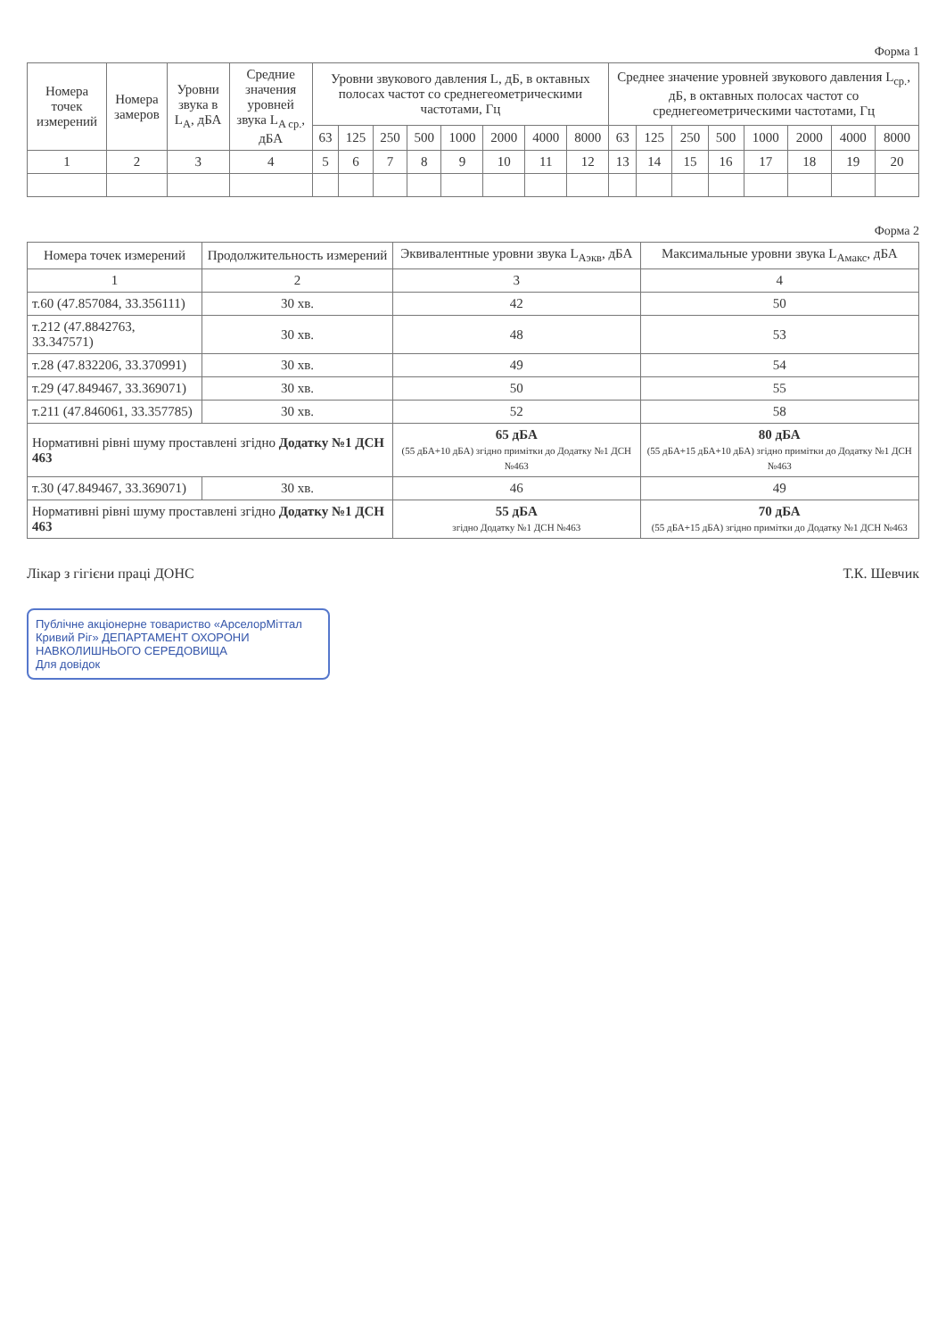Форма 1
| Номера точек измерений | Номера замеров | Уровни звука в L<sub>A</sub>, дБА | Средние значения уровней звука L<sub>A ср.</sub>, дБА | Уровни звукового давления L, дБ, в октавных полосах частот со среднегеометрическими частотами, Гц | | | | | | | | Среднее значение уровней звукового давления L<sub>ср.</sub>, дБ, в октавных полосах частот со среднегеометрическими частотами, Гц | | | | | | | |
| --- | --- | --- | --- | --- | --- | --- | --- | --- | --- | --- | --- | --- | --- | --- | --- | --- | --- | --- | --- |
| | | | | 63 | 125 | 250 | 500 | 1000 | 2000 | 4000 | 8000 | 63 | 125 | 250 | 500 | 1000 | 2000 | 4000 | 8000 |
| 1 | 2 | 3 | 4 | 5 | 6 | 7 | 8 | 9 | 10 | 11 | 12 | 13 | 14 | 15 | 16 | 17 | 18 | 19 | 20 |
Форма 2
| Номера точек измерений | Продолжительность измерений | Эквивалентные уровни звука L<sub>Аэкв</sub>, дБА | Максимальные уровни звука L<sub>Амакс</sub>, дБА |
| --- | --- | --- | --- |
| 1 | 2 | 3 | 4 |
| т.60 (47.857084, 33.356111) | 30 хв. | 42 | 50 |
| т.212 (47.8842763, 33.347571) | 30 хв. | 48 | 53 |
| т.28 (47.832206, 33.370991) | 30 хв. | 49 | 54 |
| т.29 (47.849467, 33.369071) | 30 хв. | 50 | 55 |
| т.211 (47.846061, 33.357785) | 30 хв. | 52 | 58 |
| Нормативні рівні шуму проставлені згідно Додатку №1 ДСН 463 | | 65 дБА (55 дБА+10 дБА) згідно примітки до Додатку №1 ДСН №463 | 80 дБА (55 дБА+15 дБА+10 дБА) згідно примітки до Додатку №1 ДСН №463 |
| т.30 (47.849467, 33.369071) | 30 хв. | 46 | 49 |
| Нормативні рівні шуму проставлені згідно Додатку №1 ДСН 463 | | 55 дБА згідно Додатку №1 ДСН №463 | 70 дБА (55 дБА+15 дБА) згідно примітки до Додатку №1 ДСН №463 |
Лікар з гігієни праці ДОНС Т.К. Шевчик
Публічне акціонерне товариство «АрселорМіттал Кривий Ріг» ДЕПАРТАМЕНТ ОХОРОНИ НАВКОЛИШНЬОГО СЕРЕДОВИЩА
Для довідок